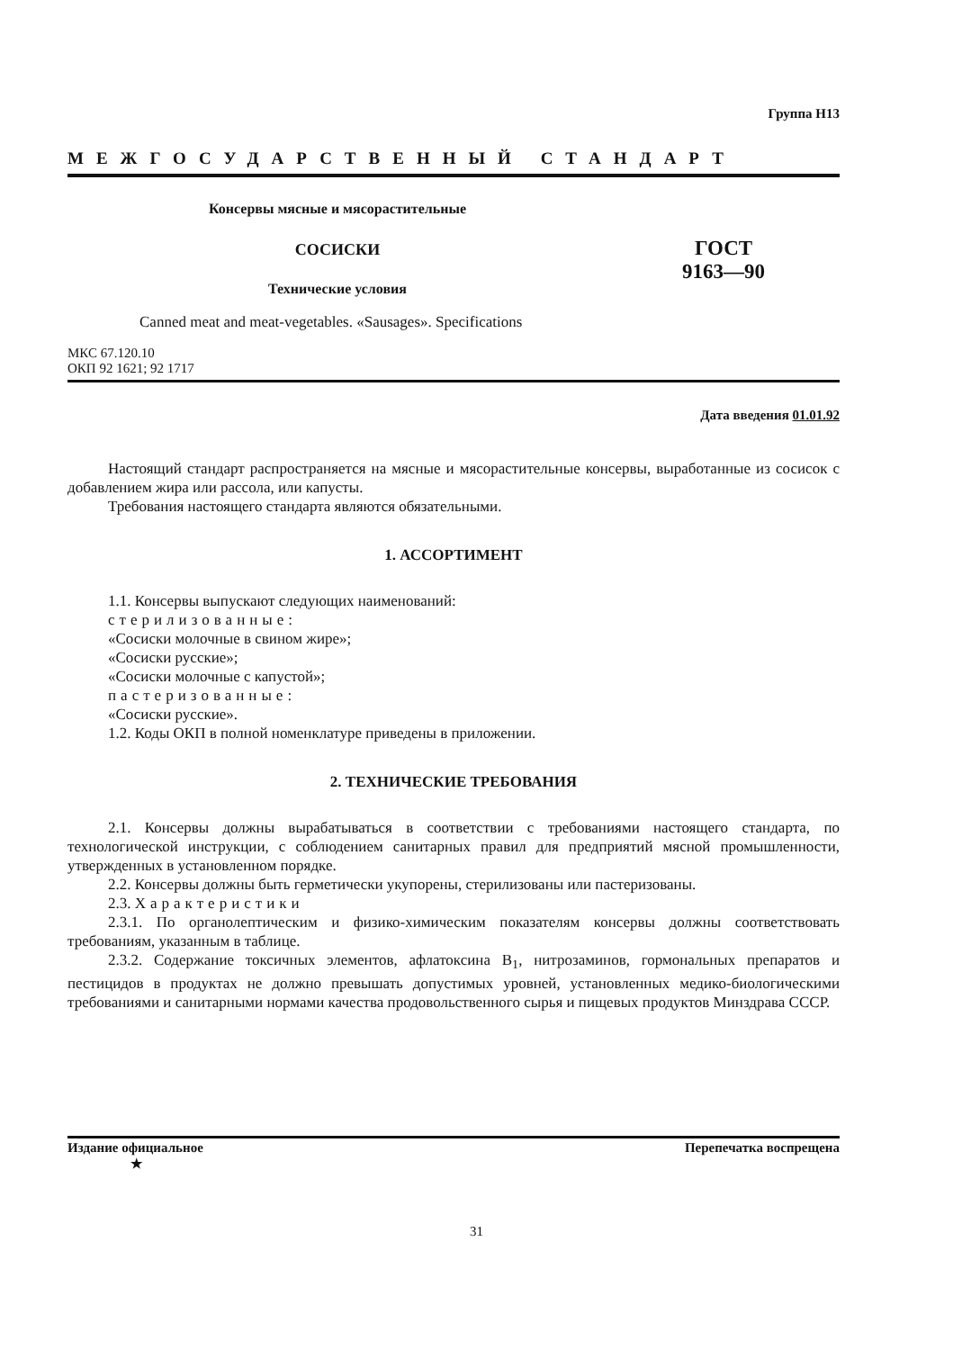Группа Н13
МЕЖГОСУДАРСТВЕННЫЙ СТАНДАРТ
Консервы мясные и мясорастительные
СОСИСКИ
Технические условия
ГОСТ
9163—90
Canned meat and meat-vegetables. «Sausages». Specifications
МКС 67.120.10
ОКП 92 1621; 92 1717
Дата введения 01.01.92
Настоящий стандарт распространяется на мясные и мясорастительные консервы, выработанные из сосисок с добавлением жира или рассола, или капусты.
Требования настоящего стандарта являются обязательными.
1. АССОРТИМЕНТ
1.1. Консервы выпускают следующих наименований:
стерилизованные:
«Сосиски молочные в свином жире»;
«Сосиски русские»;
«Сосиски молочные с капустой»;
пастеризованные:
«Сосиски русские».
1.2. Коды ОКП в полной номенклатуре приведены в приложении.
2. ТЕХНИЧЕСКИЕ ТРЕБОВАНИЯ
2.1. Консервы должны вырабатываться в соответствии с требованиями настоящего стандарта, по технологической инструкции, с соблюдением санитарных правил для предприятий мясной промышленности, утвержденных в установленном порядке.
2.2. Консервы должны быть герметически укупорены, стерилизованы или пастеризованы.
2.3. Характеристики
2.3.1. По органолептическим и физико-химическим показателям консервы должны соответствовать требованиям, указанным в таблице.
2.3.2. Содержание токсичных элементов, афлатоксина B<sub>1</sub>, нитрозаминов, гормональных препаратов и пестицидов в продуктах не должно превышать допустимых уровней, установленных медико-биологическими требованиями и санитарными нормами качества продовольственного сырья и пищевых продуктов Минздрава СССР.
Издание официальное
★
Перепечатка воспрещена
31